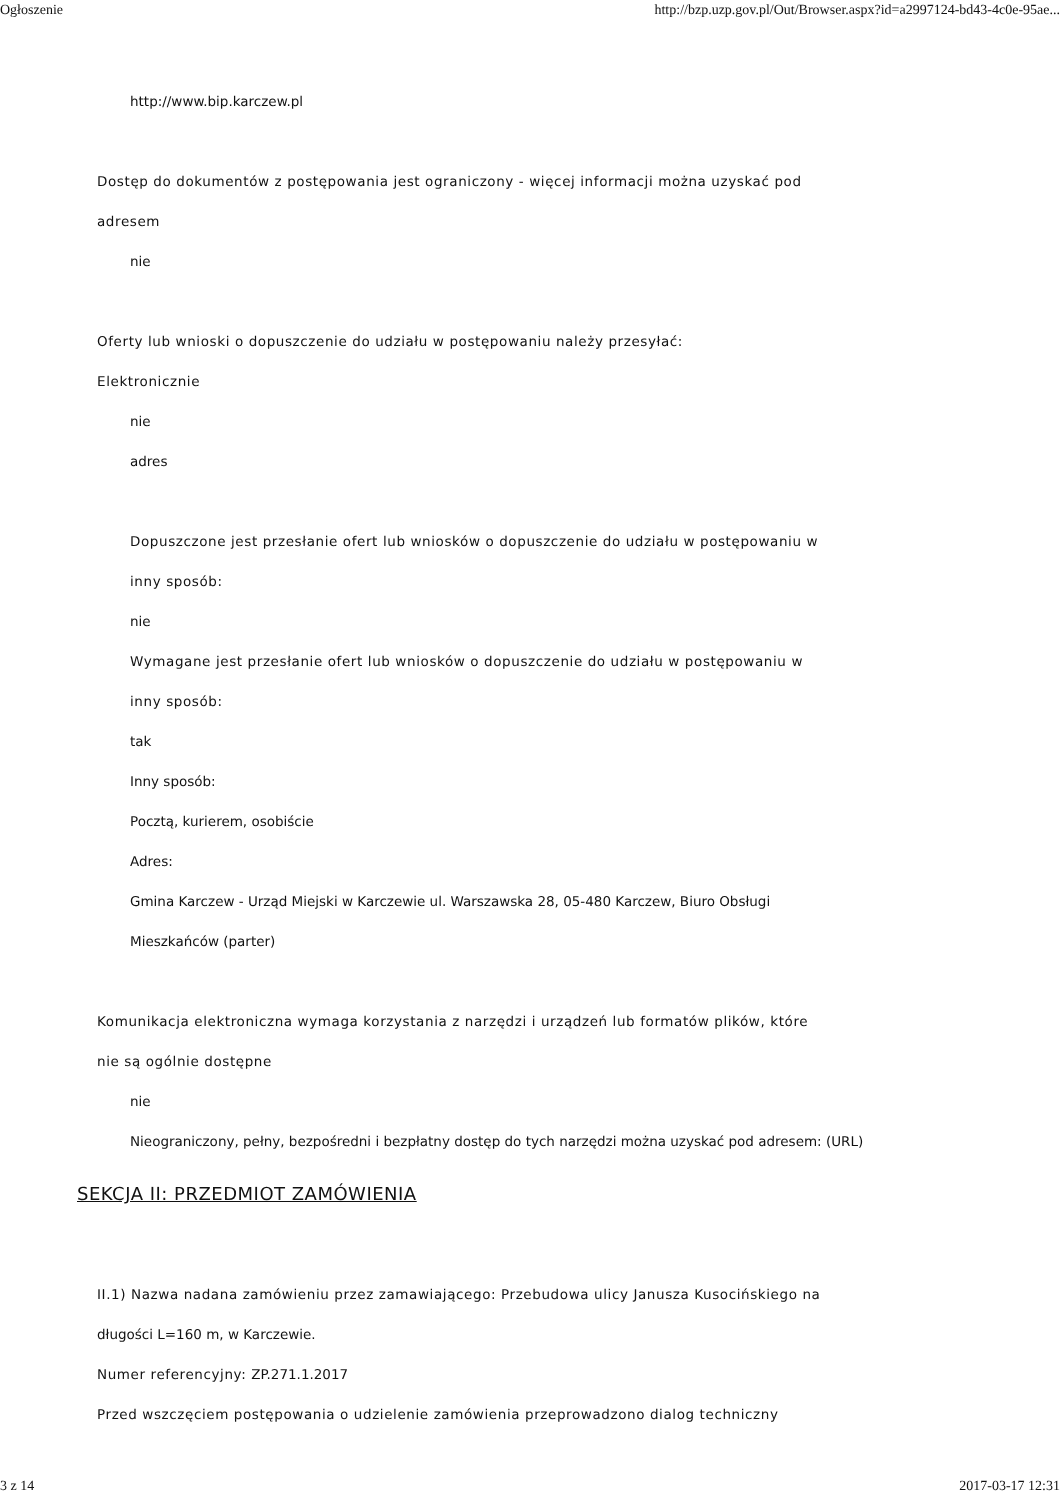Ogłoszenie http://bzp.uzp.gov.pl/Out/Browser.aspx?id=a2997124-bd43-4c0e-95ae...
http://www.bip.karczew.pl
Dostęp do dokumentów z postępowania jest ograniczony - więcej informacji można uzyskać pod
adresem
nie
Oferty lub wnioski o dopuszczenie do udziału w postępowaniu należy przesyłać:
Elektronicznie
nie
adres
Dopuszczone jest przesłanie ofert lub wniosków o dopuszczenie do udziału w postępowaniu w
inny sposób:
nie
Wymagane jest przesłanie ofert lub wniosków o dopuszczenie do udziału w postępowaniu w
inny sposób:
tak
Inny sposób:
Pocztą, kurierem, osobiście
Adres:
Gmina Karczew - Urząd Miejski w Karczewie ul. Warszawska 28, 05-480 Karczew, Biuro Obsługi
Mieszkańców (parter)
Komunikacja elektroniczna wymaga korzystania z narzędzi i urządzeń lub formatów plików, które
nie są ogólnie dostępne
nie
Nieograniczony, pełny, bezpośredni i bezpłatny dostęp do tych narzędzi można uzyskać pod adresem: (URL)
SEKCJA II: PRZEDMIOT ZAMÓWIENIA
II.1) Nazwa nadana zamówieniu przez zamawiającego: Przebudowa ulicy Janusza Kusocińskiego na
długości L=160 m, w Karczewie.
Numer referencyjny: ZP.271.1.2017
Przed wszczęciem postępowania o udzielenie zamówienia przeprowadzono dialog techniczny
3 z 14 2017-03-17 12:31